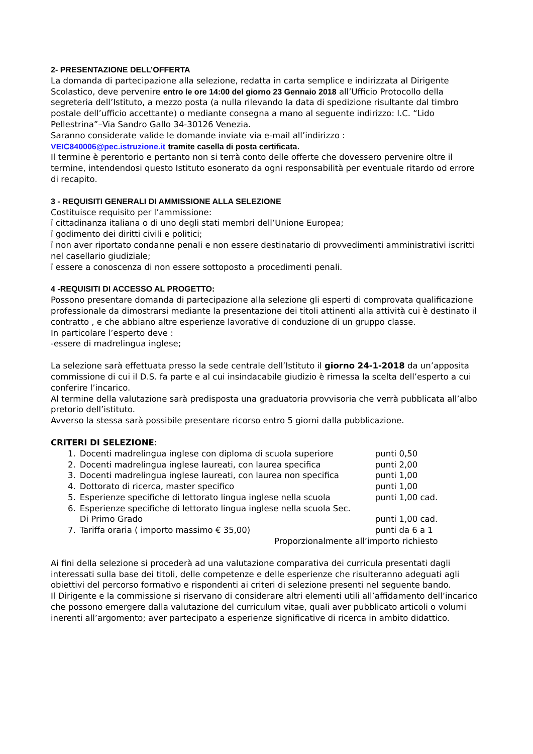2- PRESENTAZIONE DELL’OFFERTA
La domanda di partecipazione alla selezione, redatta in carta semplice e indirizzata al Dirigente Scolastico, deve pervenire entro le ore 14:00 del giorno 23 Gennaio 2018 all’Ufficio Protocollo della segreteria dell’Istituto, a mezzo posta (a nulla rilevando la data di spedizione risultante dal timbro postale dell’ufficio accettante) o mediante consegna a mano al seguente indirizzo: I.C. “Lido Pellestrina”–Via Sandro Gallo 34-30126 Venezia.
Saranno considerate valide le domande inviate via e-mail all’indirizzo :
VEIC840006@pec.istruzione.it tramite casella di posta certificata.
Il termine è perentorio e pertanto non si terrà conto delle offerte che dovessero pervenire oltre il termine, intendendosi questo Istituto esonerato da ogni responsabilità per eventuale ritardo od errore di recapito.
3 - REQUISITI GENERALI DI AMMISSIONE ALLA SELEZIONE
Costituisce requisito per l’ammissione:
ï cittadinanza italiana o di uno degli stati membri dell’Unione Europea;
ï godimento dei diritti civili e politici;
ï non aver riportato condanne penali e non essere destinatario di provvedimenti amministrativi iscritti nel casellario giudiziale;
ï essere a conoscenza di non essere sottoposto a procedimenti penali.
4 -REQUISITI DI ACCESSO AL PROGETTO:
Possono presentare domanda di partecipazione alla selezione gli esperti di comprovata qualificazione professionale da dimostrarsi mediante la presentazione dei titoli attinenti alla attività cui è destinato il contratto , e che abbiano altre esperienze lavorative di conduzione di un gruppo classe.
In particolare l’esperto deve :
-essere di madrelingua inglese;
La selezione sarà effettuata presso la sede centrale dell’Istituto il giorno 24-1-2018 da un’apposita commissione di cui il D.S. fa parte e al cui insindacabile giudizio è rimessa la scelta dell’esperto a cui conferire l’incarico.
Al termine della valutazione sarà predisposta una graduatoria provvisoria che verrà pubblicata all’albo pretorio dell’istituto.
Avverso la stessa sarà possibile presentare ricorso entro 5 giorni dalla pubblicazione.
CRITERI DI SELEZIONE:
| 1. | Docenti madrelingua inglese con diploma di scuola superiore | punti 0,50 |
| 2. | Docenti madrelingua inglese laureati, con laurea specifica | punti 2,00 |
| 3. | Docenti madrelingua inglese laureati, con laurea non specifica | punti 1,00 |
| 4. | Dottorato di ricerca, master specifico | punti 1,00 |
| 5. | Esperienze specifiche di lettorato lingua inglese nella scuola | punti 1,00 cad. |
| 6. | Esperienze specifiche di lettorato lingua inglese nella scuola Sec. Di Primo Grado | punti 1,00 cad. |
| 7. | Tariffa oraria ( importo massimo € 35,00) | punti da 6 a 1 |
Proporzionalmente all’importo richiesto
Ai fini della selezione si procederà ad una valutazione comparativa dei curricula presentati dagli interessati sulla base dei titoli, delle competenze e delle esperienze che risulteranno adeguati agli obiettivi del percorso formativo e rispondenti ai criteri di selezione presenti nel seguente bando.
Il Dirigente e la commissione si riservano di considerare altri elementi utili all’affidamento dell’incarico che possono emergere dalla valutazione del curriculum vitae, quali aver pubblicato articoli o volumi inerenti all’argomento; aver partecipato a esperienze significative di ricerca in ambito didattico.